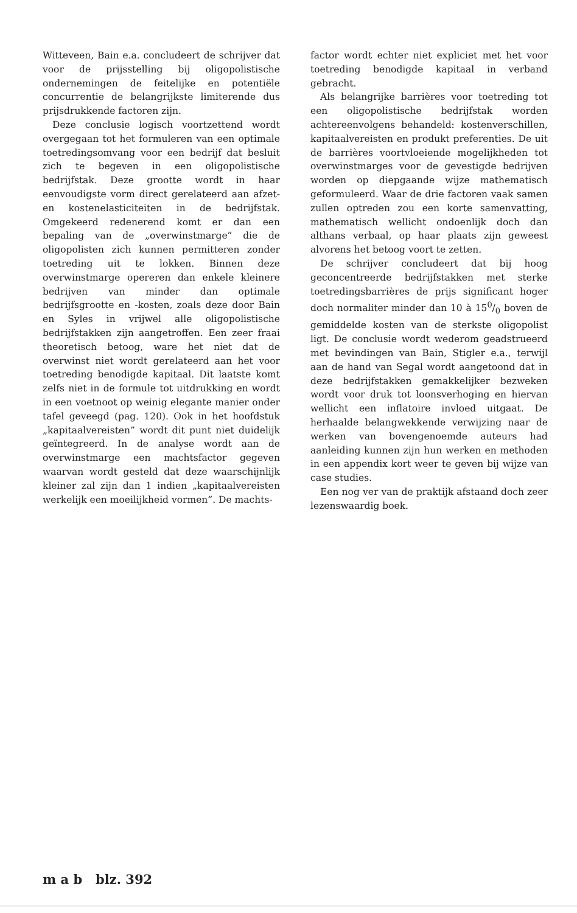Witteveen, Bain e.a. concludeert de schrijver dat voor de prijsstelling bij oligopolistische ondernemingen de feitelijke en potentiële concurrentie de belangrijkste limiterende dus prijsdrukkende factoren zijn.
Deze conclusie logisch voortzettend wordt overgegaan tot het formuleren van een optimale toetredingsomvang voor een bedrijf dat besluit zich te begeven in een oligopolistische bedrijfstak. Deze grootte wordt in haar eenvoudigste vorm direct gerelateerd aan afzet- en kostenelasticiteiten in de bedrijfstak. Omgekeerd redenerend komt er dan een bepaling van de „overwinstmarge” die de oligopolisten zich kunnen permitteren zonder toetreding uit te lokken. Binnen deze overwinstmarge opereren dan enkele kleinere bedrijven van minder dan optimale bedrijfsgrootte en -kosten, zoals deze door Bain en Syles in vrijwel alle oligopolistische bedrijfstakken zijn aangetroffen. Een zeer fraai theoretisch betoog, ware het niet dat de overwinst niet wordt gerelateerd aan het voor toetreding benodigde kapitaal. Dit laatste komt zelfs niet in de formule tot uitdrukking en wordt in een voetnoot op weinig elegante manier onder tafel geveegd (pag. 120). Ook in het hoofdstuk „kapitaalvereisten” wordt dit punt niet duidelijk geïntegreerd. In de analyse wordt aan de overwinstmarge een machtsfactor gegeven waarvan wordt gesteld dat deze waarschijnlijk kleiner zal zijn dan 1 indien „kapitaalvereisten werkelijk een moeilijkheid vormen”. De machts-
factor wordt echter niet expliciet met het voor toetreding benodigde kapitaal in verband gebracht.
Als belangrijke barrières voor toetreding tot een oligopolistische bedrijfstak worden achtereenvolgens behandeld: kostenverschillen, kapitaalvereisten en produkt preferenties. De uit de barrières voortvloeiende mogelijkheden tot overwinstmarges voor de gevestigde bedrijven worden op diepgaande wijze mathematisch geformuleerd. Waar de drie factoren vaak samen zullen optreden zou een korte samenvatting, mathematisch wellicht ondoenlijk doch dan althans verbaal, op haar plaats zijn geweest alvorens het betoog voort te zetten.
De schrijver concludeert dat bij hoog geconcentreerde bedrijfstakken met sterke toetredingsbarrières de prijs significant hoger doch normaliter minder dan 10 à 150/0 boven de gemiddelde kosten van de sterkste oligopolist ligt. De conclusie wordt wederom geadstrueerd met bevindingen van Bain, Stigler e.a., terwijl aan de hand van Segal wordt aangetoond dat in deze bedrijfstakken gemakkelijker bezweken wordt voor druk tot loonsverhoging en hiervan wellicht een inflatoire invloed uitgaat. De herhaalde belangwekkende verwijzing naar de werken van bovengenoemde auteurs had aanleiding kunnen zijn hun werken en methoden in een appendix kort weer te geven bij wijze van case studies.
Een nog ver van de praktijk afstaand doch zeer lezenswaardig boek.
m a b blz. 392